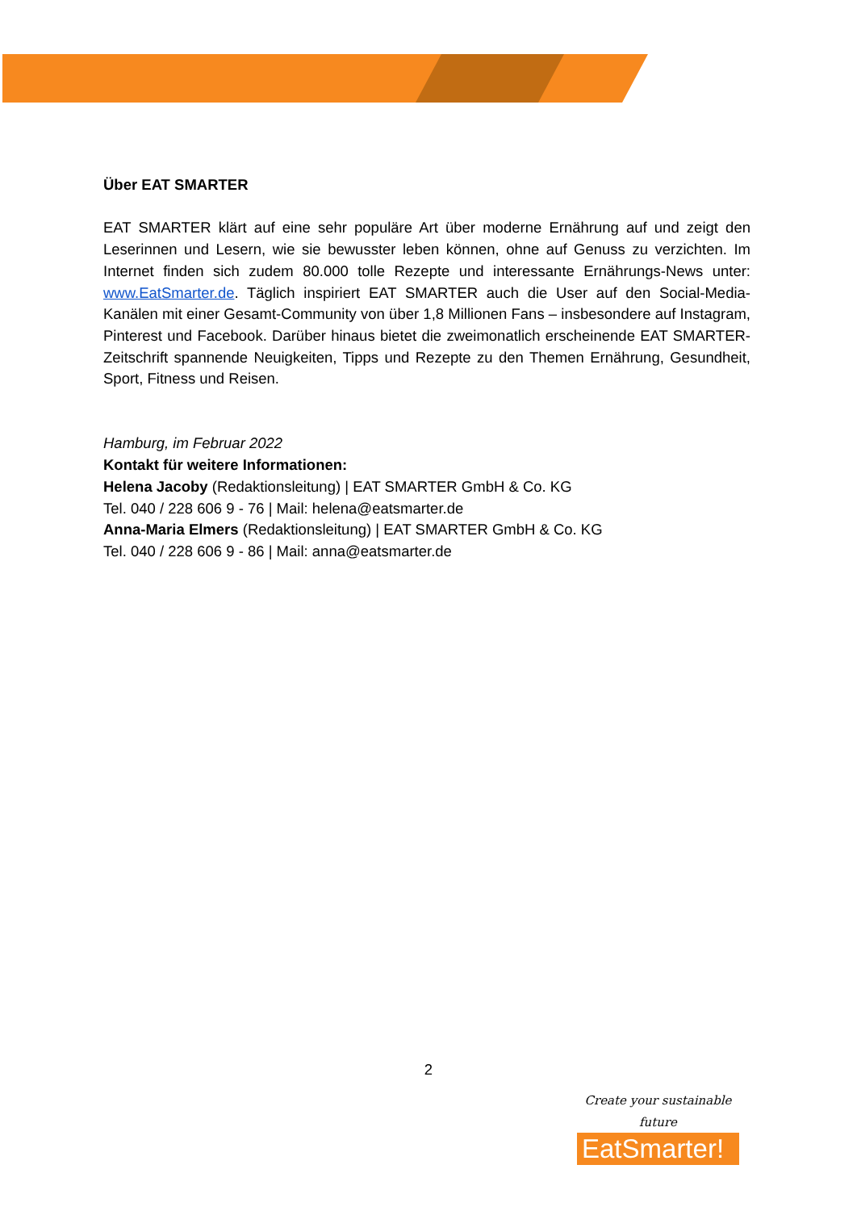Über EAT SMARTER
EAT SMARTER klärt auf eine sehr populäre Art über moderne Ernährung auf und zeigt den Leserinnen und Lesern, wie sie bewusster leben können, ohne auf Genuss zu verzichten. Im Internet finden sich zudem 80.000 tolle Rezepte und interessante Ernährungs-News unter: www.EatSmarter.de. Täglich inspiriert EAT SMARTER auch die User auf den Social-Media-Kanälen mit einer Gesamt-Community von über 1,8 Millionen Fans – insbesondere auf Instagram, Pinterest und Facebook. Darüber hinaus bietet die zweimonatlich erscheinende EAT SMARTER-Zeitschrift spannende Neuigkeiten, Tipps und Rezepte zu den Themen Ernährung, Gesundheit, Sport, Fitness und Reisen.
Hamburg, im Februar 2022
Kontakt für weitere Informationen:
Helena Jacoby (Redaktionsleitung) | EAT SMARTER GmbH & Co. KG
Tel. 040 / 228 606 9 - 76 | Mail: helena@eatsmarter.de
Anna-Maria Elmers (Redaktionsleitung) | EAT SMARTER GmbH & Co. KG
Tel. 040 / 228 606 9 - 86 | Mail: anna@eatsmarter.de
2
Create your sustainable future
EatSmarter!